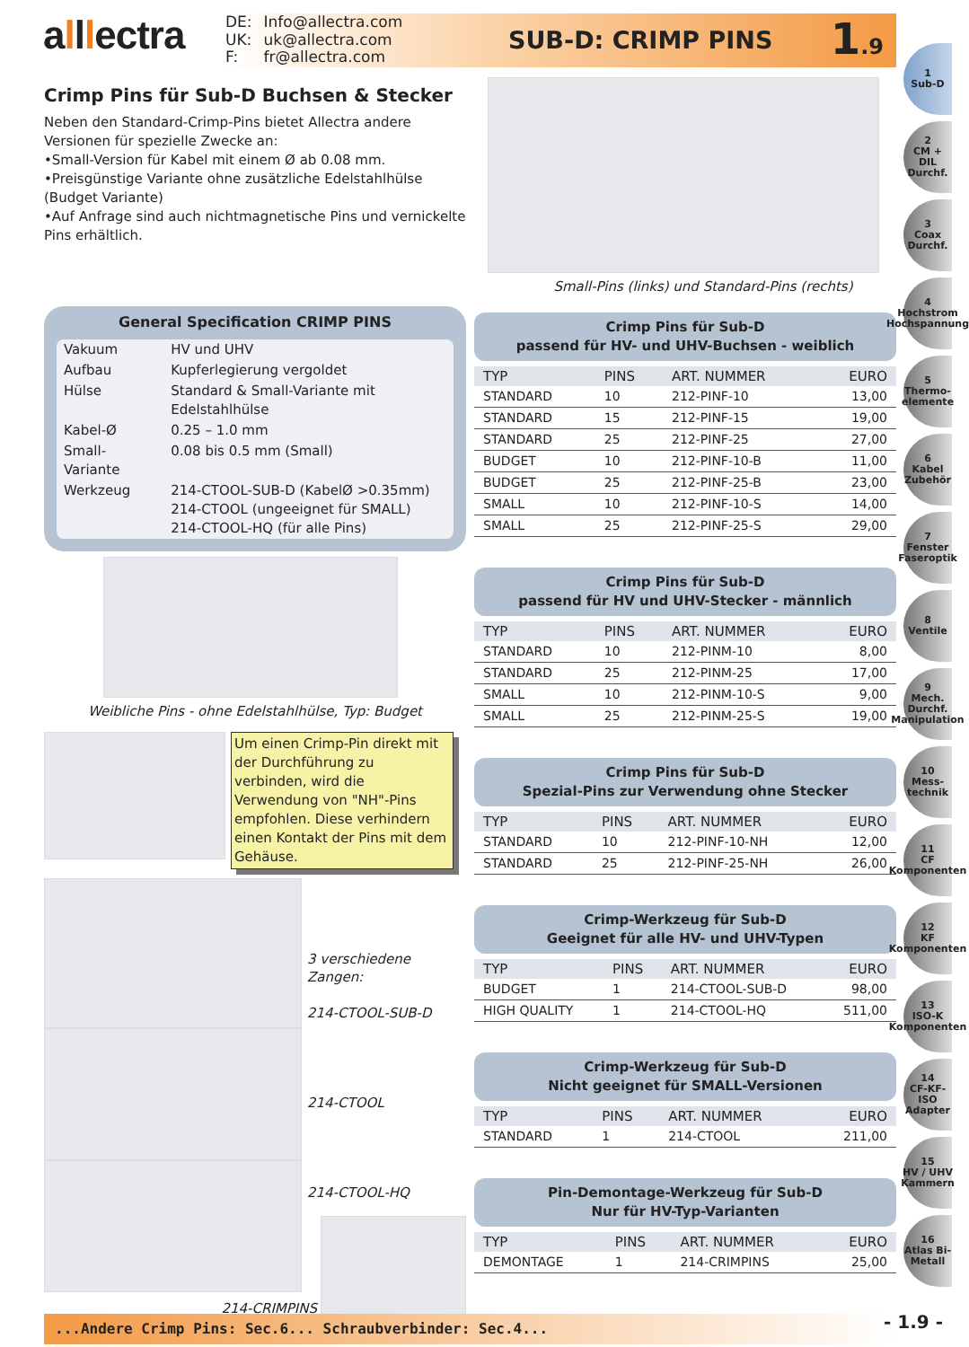alllectra
| DE: | Info@allectra.com |
| UK: | uk@allectra.com |
| F: | fr@allectra.com |
SUB-D: CRIMP PINS 1.9
Crimp Pins für Sub-D Buchsen & Stecker
Neben den Standard-Crimp-Pins bietet Allectra andere Versionen für spezielle Zwecke an:
•Small-Version für Kabel mit einem Ø ab 0.08 mm.
•Preisgünstige Variante ohne zusätzliche Edelstahlhülse (Budget Variante)
•Auf Anfrage sind auch nichtmagnetische Pins und vernickelte Pins erhältlich.
General Specification CRIMP PINS
| Vakuum | HV und UHV |
| Aufbau | Kupferlegierung vergoldet |
| Hülse | Standard & Small-Variante mit Edelstahlhülse |
| Kabel-Ø | 0.25 – 1.0 mm |
| Small-Variante | 0.08 bis 0.5 mm (Small) |
| Werkzeug | 214-CTOOL-SUB-D (KabelØ >0.35mm) 214-CTOOL (ungeeignet für SMALL) 214-CTOOL-HQ (für alle Pins) |
Weibliche Pins - ohne Edelstahlhülse, Typ: Budget
Um einen Crimp-Pin direkt mit der Durchführung zu verbinden, wird die Verwendung von "NH"-Pins empfohlen. Diese verhindern einen Kontakt der Pins mit dem Gehäuse.
3 verschiedene Zangen:
214-CTOOL-SUB-D
214-CTOOL
214-CTOOL-HQ
214-CRIMPINS
Small-Pins (links) und Standard-Pins (rechts)
Crimp Pins für Sub-D
passend für HV- und UHV-Buchsen - weiblich
| TYP | PINS | ART. NUMMER | EURO |
| --- | --- | --- | --- |
| STANDARD | 10 | 212-PINF-10 | 13,00 |
| STANDARD | 15 | 212-PINF-15 | 19,00 |
| STANDARD | 25 | 212-PINF-25 | 27,00 |
| BUDGET | 10 | 212-PINF-10-B | 11,00 |
| BUDGET | 25 | 212-PINF-25-B | 23,00 |
| SMALL | 10 | 212-PINF-10-S | 14,00 |
| SMALL | 25 | 212-PINF-25-S | 29,00 |
Crimp Pins für Sub-D
passend für HV und UHV-Stecker - männlich
| TYP | PINS | ART. NUMMER | EURO |
| --- | --- | --- | --- |
| STANDARD | 10 | 212-PINM-10 | 8,00 |
| STANDARD | 25 | 212-PINM-25 | 17,00 |
| SMALL | 10 | 212-PINM-10-S | 9,00 |
| SMALL | 25 | 212-PINM-25-S | 19,00 |
Crimp Pins für Sub-D
Spezial-Pins zur Verwendung ohne Stecker
| TYP | PINS | ART. NUMMER | EURO |
| --- | --- | --- | --- |
| STANDARD | 10 | 212-PINF-10-NH | 12,00 |
| STANDARD | 25 | 212-PINF-25-NH | 26,00 |
Crimp-Werkzeug für Sub-D
Geeignet für alle HV- und UHV-Typen
| TYP | PINS | ART. NUMMER | EURO |
| --- | --- | --- | --- |
| BUDGET | 1 | 214-CTOOL-SUB-D | 98,00 |
| HIGH QUALITY | 1 | 214-CTOOL-HQ | 511,00 |
Crimp-Werkzeug für Sub-D
Nicht geeignet für SMALL-Versionen
| TYP | PINS | ART. NUMMER | EURO |
| --- | --- | --- | --- |
| STANDARD | 1 | 214-CTOOL | 211,00 |
Pin-Demontage-Werkzeug für Sub-D
Nur für HV-Typ-Varianten
| TYP | PINS | ART. NUMMER | EURO |
| --- | --- | --- | --- |
| DEMONTAGE | 1 | 214-CRIMPINS | 25,00 |
1
Sub-D
2
CM + DIL Durchf.
3
Coax Durchf.
4
Hochstrom Hochspannung
5
Thermo-elemente
6
Kabel Zubehör
7
Fenster Faseroptik
8
Ventile
9
Mech. Durchf. Manipulation
10
Mess-technik
11
CF Komponenten
12
KF Komponenten
13
ISO-K Komponenten
14
CF-KF-ISO Adapter
15
HV / UHV Kammern
16
Atlas Bi-Metall
...Andere Crimp Pins: Sec.6... Schraubverbinder: Sec.4... - 1.9 -